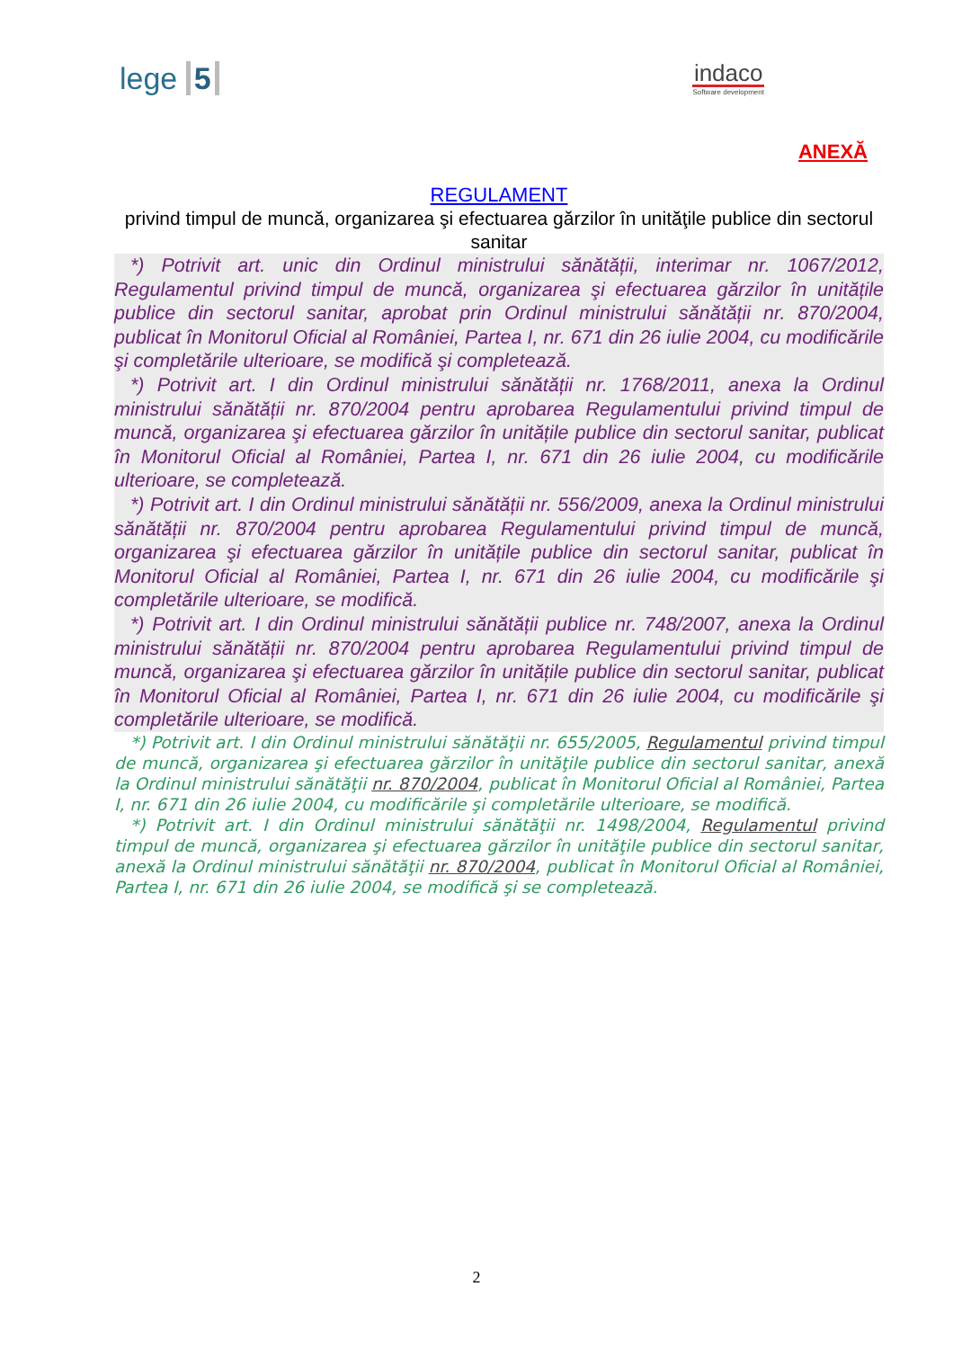lege 5
indaco
Software development
ANEXĂ
REGULAMENT
privind timpul de muncă, organizarea şi efectuarea gărzilor în unităţile publice din sectorul sanitar
*) Potrivit art. unic din Ordinul ministrului sănătății, interimar nr. 1067/2012, Regulamentul privind timpul de muncă, organizarea şi efectuarea gărzilor în unitățile publice din sectorul sanitar, aprobat prin Ordinul ministrului sănătății nr. 870/2004, publicat în Monitorul Oficial al României, Partea I, nr. 671 din 26 iulie 2004, cu modificările şi completările ulterioare, se modifică şi completează.
*) Potrivit art. I din Ordinul ministrului sănătății nr. 1768/2011, anexa la Ordinul ministrului sănătății nr. 870/2004 pentru aprobarea Regulamentului privind timpul de muncă, organizarea şi efectuarea gărzilor în unitățile publice din sectorul sanitar, publicat în Monitorul Oficial al României, Partea I, nr. 671 din 26 iulie 2004, cu modificările ulterioare, se completează.
*) Potrivit art. I din Ordinul ministrului sănătății nr. 556/2009, anexa la Ordinul ministrului sănătății nr. 870/2004 pentru aprobarea Regulamentului privind timpul de muncă, organizarea şi efectuarea gărzilor în unitățile publice din sectorul sanitar, publicat în Monitorul Oficial al României, Partea I, nr. 671 din 26 iulie 2004, cu modificările şi completările ulterioare, se modifică.
*) Potrivit art. I din Ordinul ministrului sănătății publice nr. 748/2007, anexa la Ordinul ministrului sănătății nr. 870/2004 pentru aprobarea Regulamentului privind timpul de muncă, organizarea şi efectuarea gărzilor în unitățile publice din sectorul sanitar, publicat în Monitorul Oficial al României, Partea I, nr. 671 din 26 iulie 2004, cu modificările şi completările ulterioare, se modifică.
*) Potrivit art. I din Ordinul ministrului sănătăţii nr. 655/2005, Regulamentul privind timpul de muncă, organizarea şi efectuarea gărzilor în unităţile publice din sectorul sanitar, anexă la Ordinul ministrului sănătăţii nr. 870/2004, publicat în Monitorul Oficial al României, Partea I, nr. 671 din 26 iulie 2004, cu modificările şi completările ulterioare, se modifică.
*) Potrivit art. I din Ordinul ministrului sănătăţii nr. 1498/2004, Regulamentul privind timpul de muncă, organizarea şi efectuarea gărzilor în unităţile publice din sectorul sanitar, anexă la Ordinul ministrului sănătăţii nr. 870/2004, publicat în Monitorul Oficial al României, Partea I, nr. 671 din 26 iulie 2004, se modifică şi se completează.
2